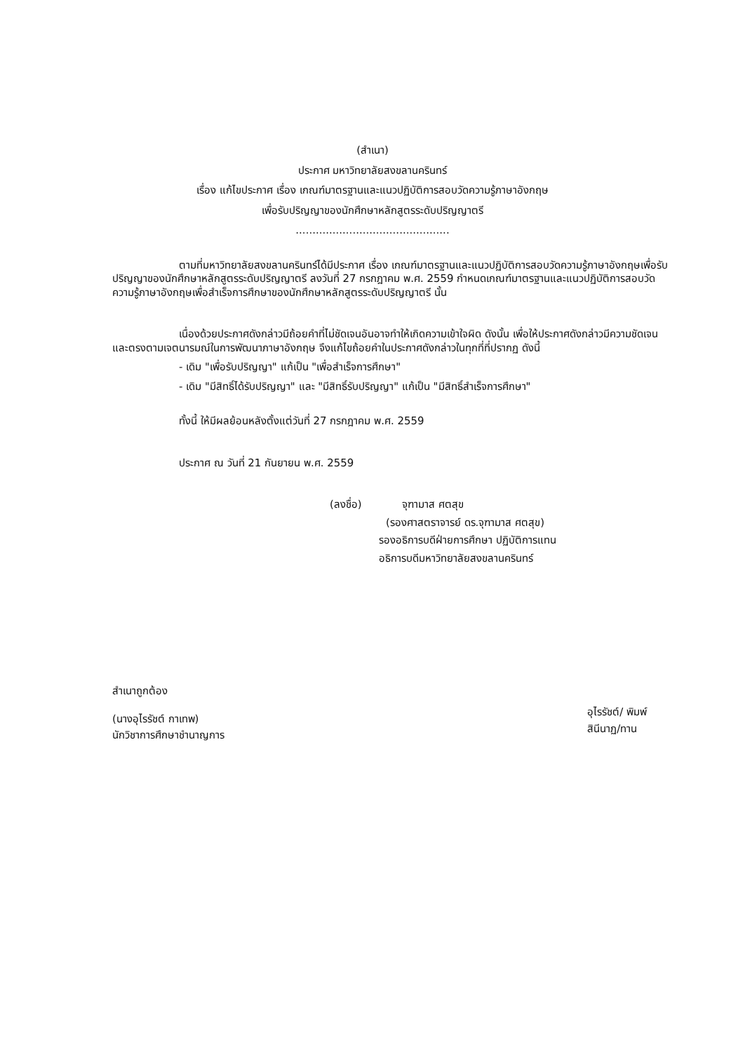(สำเนา)
ประกาศ มหาวิทยาลัยสงขลานครินทร์
เรื่อง แก้ไขประกาศ เรื่อง เกณฑ์มาตรฐานและแนวปฏิบัติการสอบวัดความรู้ภาษาอังกฤษ
เพื่อรับปริญญาของนักศึกษาหลักสูตรระดับปริญญาตรี
..............................................
ตามที่มหาวิทยาลัยสงขลานครินทร์ได้มีประกาศ เรื่อง เกณฑ์มาตรฐานและแนวปฏิบัติการสอบวัดความรู้ภาษาอังกฤษเพื่อรับปริญญาของนักศึกษาหลักสูตรระดับปริญญาตรี ลงวันที่ 27 กรกฎาคม พ.ศ. 2559 กำหนดเกณฑ์มาตรฐานและแนวปฏิบัติการสอบวัดความรู้ภาษาอังกฤษเพื่อสำเร็จการศึกษาของนักศึกษาหลักสูตรระดับปริญญาตรี นั้น
เนื่องด้วยประกาศดังกล่าวมีถ้อยคำที่ไม่ชัดเจนอันอาจทำให้เกิดความเข้าใจผิด ดังนั้น เพื่อให้ประกาศดังกล่าวมีความชัดเจนและตรงตามเจตนารมณ์ในการพัฒนาภาษาอังกฤษ จึงแก้ไขถ้อยคำในประกาศดังกล่าวในทุกที่ที่ปรากฏ ดังนี้
- เดิม "เพื่อรับปริญญา" แก้เป็น "เพื่อสำเร็จการศึกษา"
- เดิม "มีสิทธิ์ได้รับปริญญา" และ "มีสิทธิ์รับปริญญา" แก้เป็น "มีสิทธิ์สำเร็จการศึกษา"
ทั้งนี้ ให้มีผลย้อนหลังตั้งแต่วันที่ 27 กรกฎาคม พ.ศ. 2559
ประกาศ ณ วันที่ 21 กันยายน พ.ศ. 2559
(ลงชื่อ) จุฑามาส ศตสุข
(รองศาสตราจารย์ ดร.จุฑามาส ศตสุข)
รองอธิการบดีฝ่ายการศึกษา ปฏิบัติการแทน
อธิการบดีมหาวิทยาลัยสงขลานครินทร์
สำเนาถูกต้อง
(นางอุไรรัชต์ กาเทพ)
นักวิชาการศึกษาชำนาญการ
อุไรรัชต์/ พิมพ์
สินีนาฏ/ทาน